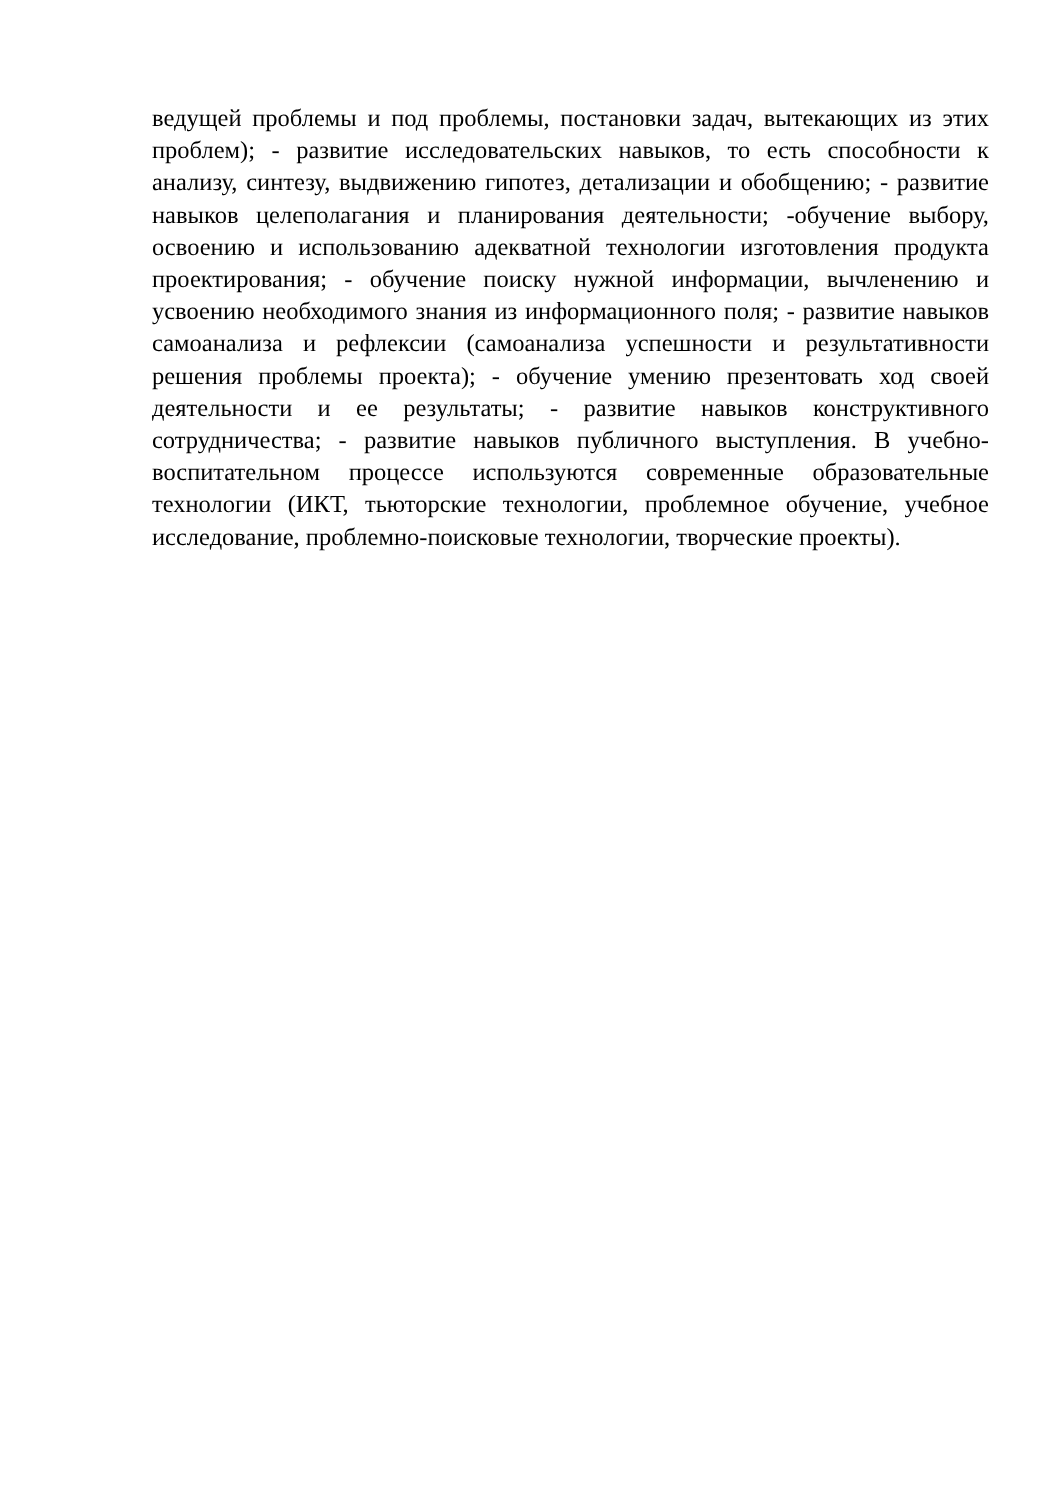ведущей проблемы и под проблемы, постановки задач, вытекающих из этих проблем); - развитие исследовательских навыков, то есть способности к анализу, синтезу, выдвижению гипотез, детализации и обобщению; - развитие навыков целеполагания и планирования деятельности; -обучение выбору, освоению и использованию адекватной технологии изготовления продукта проектирования; - обучение поиску нужной информации, вычленению и усвоению необходимого знания из информационного поля; - развитие навыков самоанализа и рефлексии (самоанализа успешности и результативности решения проблемы проекта); - обучение умению презентовать ход своей деятельности и ее результаты; - развитие навыков конструктивного сотрудничества; - развитие навыков публичного выступления. В учебно-воспитательном процессе используются современные образовательные технологии (ИКТ, тьюторские технологии, проблемное обучение, учебное исследование, проблемно-поисковые технологии, творческие проекты).